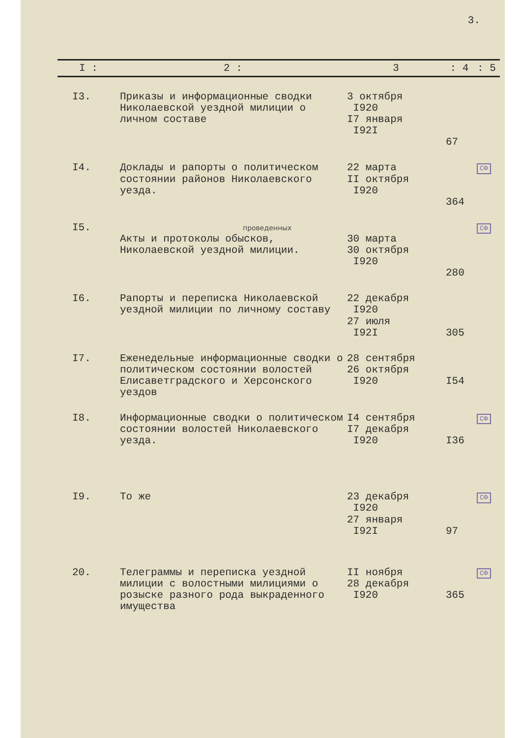3.
| I : | 2 : | 3 | : 4 | : 5 |
| --- | --- | --- | --- | --- |
| I3. | Приказы и информационные сводки Николаевской уездной милиции о личном составе | 3 октября I920 I7 января I92I | 67 | |
| I4. | Доклады и рапорты о политическом состоянии районов Николаевского уезда. | 22 марта II октября I920 | 364 | СФ |
| I5. | проведенных Акты и протоколы обысков, Николаевской уездной милиции. | 30 марта 30 октября I920 | 280 | СФ |
| I6. | Рапорты и переписка Николаевской уездной милиции по личному составу | 22 декабря I920 27 июля I92I | 305 | |
| I7. | Еженедельные информационные сводки о политическом состоянии волостей Елисаветградского и Херсонского уездов | 28 сентября 26 октября I920 | I54 | |
| I8. | Информационные сводки о политическом состоянии волостей Николаевского уезда. | I4 сентября I7 декабря I920 | I36 | СФ |
| I9. | То же | 23 декабря I920 27 января I92I | 97 | СФ |
| 20. | Телеграммы и переписка уездной милиции с волостными милициями о розыске разного рода выкраденного имущества | II ноября 28 декабря I920 | 365 | СФ |